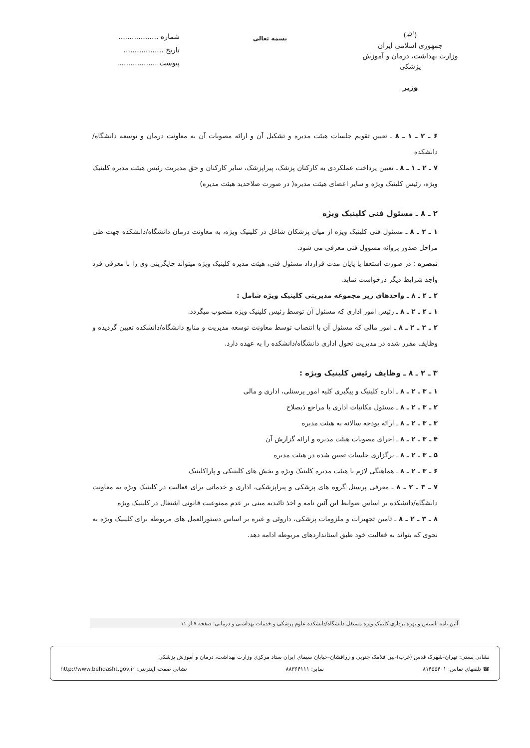(ﷲ)
جمهوری اسلامی ایران
وزارت بهداشت، درمان و آموزش پزشکی
وزیر
بسمه تعالی
شماره ..................
تاریخ ..................
پیوست ..................
۶ ـ ۲ ـ ۱ ـ ۸ ـ تعیین تقویم جلسات هیئت مدیره و تشکیل آن و ارائه مصوبات آن به معاونت درمان و توسعه دانشگاه/دانشکده
۷ ـ ۲ ـ ۱ ـ ۸ ـ تعیین پرداخت عملکردی به کارکنان پزشک، پیراپزشک، سایر کارکنان و حق مدیریت رئیس هیئت مدیره کلینیک ویژه، رئیس کلینیک ویژه و سایر اعضای هیئت مدیره( در صورت صلاحدید هیئت مدیره)
۲ ـ ۸ ـ مسئول فنی کلینیک ویژه
۱ ـ ۲ ـ ۸ ـ مسئول فنی کلینیک ویژه از میان پزشکان شاغل در کلینیک ویژه، به معاونت درمان دانشگاه/دانشکده جهت طی مراحل صدور پروانه مسوول فنی معرفی می شود.
تبصره : در صورت استعفا یا پایان مدت قرارداد مسئول فنی، هیئت مدیره کلینیک ویژه میتواند جایگزینی وی را با معرفی فرد واجد شرایط دیگر درخواست نماید.
۲ ـ ۲ ـ ۸ ـ واحدهای زیر مجموعه مدیریتی کلینیک ویژه شامل :
۱ ـ ۲ ـ ۲ ـ ۸ ـ رئیس امور اداری که مسئول آن توسط رئیس کلینیک ویژه منصوب میگردد.
۲ ـ ۲ ـ ۲ ـ ۸ ـ امور مالی که مسئول آن با انتصاب توسط معاونت توسعه مدیریت و منابع دانشگاه/دانشکده تعیین گردیده و وظایف مقرر شده در مدیریت تحول اداری دانشگاه/دانشکده را به عهده دارد.
۳ ـ ۲ ـ ۸ ـ وظایف رئیس کلینیک ویژه :
۱ ـ ۳ ـ ۲ ـ ۸ ـ اداره کلینیک و پیگیری کلیه امور پرسنلی، اداری و مالی
۲ ـ ۳ ـ ۲ ـ ۸ ـ مسئول مکاتبات اداری با مراجع ذیصلاح
۳ ـ ۳ ـ ۲ ـ ۸ ـ ارائه بودجه سالانه به هیئت مدیره
۴ ـ ۳ ـ ۲ ـ ۸ ـ اجرای مصوبات هیئت مدیره و ارائه گزارش آن
۵ ـ ۳ ـ ۲ ـ ۸ ـ برگزاری جلسات تعیین شده در هیئت مدیره
۶ ـ ۳ ـ ۲ ـ ۸ ـ هماهنگی لازم با هیئت مدیره کلینیک ویژه و بخش های کلینیکی و پاراکلینیک
۷ ـ ۳ ـ ۲ ـ ۸ ـ معرفی پرسنل گروه های پزشکی و پیراپزشکی، اداری و خدماتی برای فعالیت در کلینیک ویژه به معاونت دانشگاه/دانشکده بر اساس ضوابط این آئین نامه و اخذ تائیدیه مبنی بر عدم ممنوعیت قانونی اشتغال در کلینیک ویژه
۸ ـ ۳ ـ ۲ ـ ۸ ـ تامین تجهیزات و ملزومات پزشکی، داروئی و غیره بر اساس دستورالعمل های مربوطه برای کلینیک ویژه به نحوی که بتواند به فعالیت خود طبق استانداردهای مربوطه ادامه دهد.
آئین نامه تاسیس و بهره برداری کلینیک ویژه مستقل دانشگاه/دانشکده علوم پزشکی و خدمات بهداشتی و درمانی: صفحه ۷ از ۱۱
نشانی پستی: تهران-شهرک قدس (غرب)-بین فلامک جنوبی و زرافشان-خیابان سیمای ایران ستاد مرکزی وزارت بهداشت، درمان و آموزش پزشکی
☎ تلفنهای تماس: ۸۱۴۵۵۴۰۱ نمابر: ۸۸۳۶۴۱۱۱ نشانی صفحه اینترنتی: http://www.behdasht.gov.ir